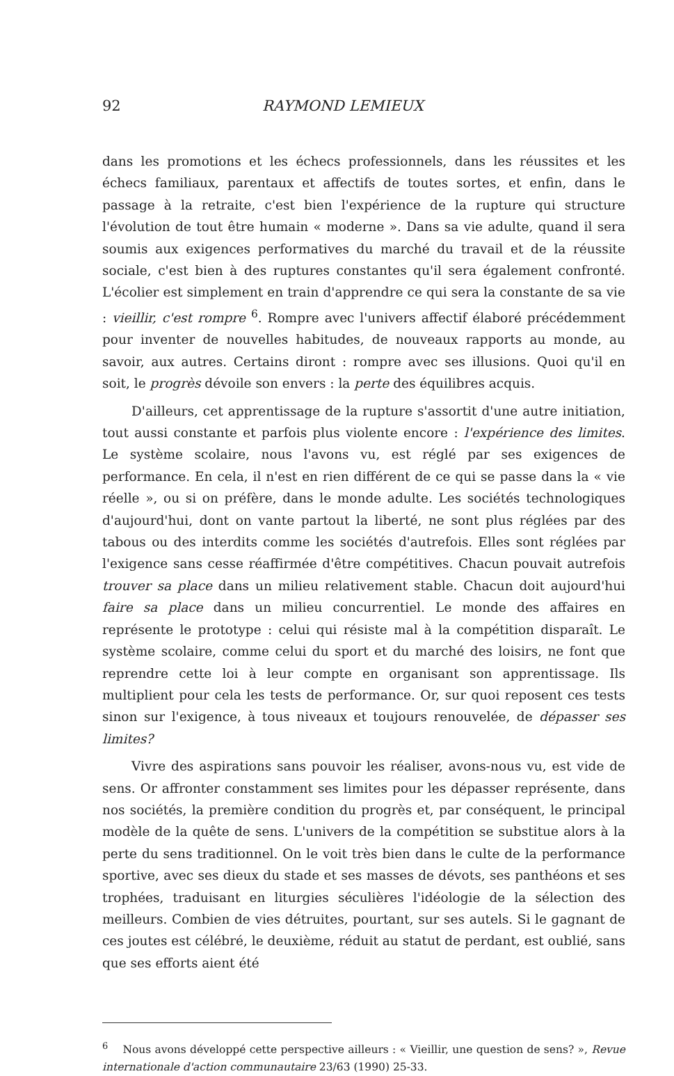92 RAYMOND LEMIEUX
dans les promotions et les échecs professionnels, dans les réussites et les échecs familiaux, parentaux et affectifs de toutes sortes, et enfin, dans le passage à la retraite, c'est bien l'expérience de la rupture qui structure l'évolution de tout être humain « moderne ». Dans sa vie adulte, quand il sera soumis aux exigences performatives du marché du travail et de la réussite sociale, c'est bien à des ruptures constantes qu'il sera également confronté. L'écolier est simplement en train d'apprendre ce qui sera la constante de sa vie : vieillir, c'est rompre <sup>6</sup>. Rompre avec l'univers affectif élaboré précédemment pour inventer de nouvelles habitudes, de nouveaux rapports au monde, au savoir, aux autres. Certains diront : rompre avec ses illusions. Quoi qu'il en soit, le progrès dévoile son envers : la perte des équilibres acquis.
D'ailleurs, cet apprentissage de la rupture s'assortit d'une autre initiation, tout aussi constante et parfois plus violente encore : l'expérience des limites. Le système scolaire, nous l'avons vu, est réglé par ses exigences de performance. En cela, il n'est en rien différent de ce qui se passe dans la « vie réelle », ou si on préfère, dans le monde adulte. Les sociétés technologiques d'aujourd'hui, dont on vante partout la liberté, ne sont plus réglées par des tabous ou des interdits comme les sociétés d'autrefois. Elles sont réglées par l'exigence sans cesse réaffirmée d'être compétitives. Chacun pouvait autrefois trouver sa place dans un milieu relativement stable. Chacun doit aujourd'hui faire sa place dans un milieu concurrentiel. Le monde des affaires en représente le prototype : celui qui résiste mal à la compétition disparaît. Le système scolaire, comme celui du sport et du marché des loisirs, ne font que reprendre cette loi à leur compte en organisant son apprentissage. Ils multiplient pour cela les tests de performance. Or, sur quoi reposent ces tests sinon sur l'exigence, à tous niveaux et toujours renouvelée, de dépasser ses limites?
Vivre des aspirations sans pouvoir les réaliser, avons-nous vu, est vide de sens. Or affronter constamment ses limites pour les dépasser représente, dans nos sociétés, la première condition du progrès et, par conséquent, le principal modèle de la quête de sens. L'univers de la compétition se substitue alors à la perte du sens traditionnel. On le voit très bien dans le culte de la performance sportive, avec ses dieux du stade et ses masses de dévots, ses panthéons et ses trophées, traduisant en liturgies séculières l'idéologie de la sélection des meilleurs. Combien de vies détruites, pourtant, sur ses autels. Si le gagnant de ces joutes est célébré, le deuxième, réduit au statut de perdant, est oublié, sans que ses efforts aient été
<sup>6</sup> Nous avons développé cette perspective ailleurs : « Vieillir, une question de sens? », Revue internationale d'action communautaire 23/63 (1990) 25-33.